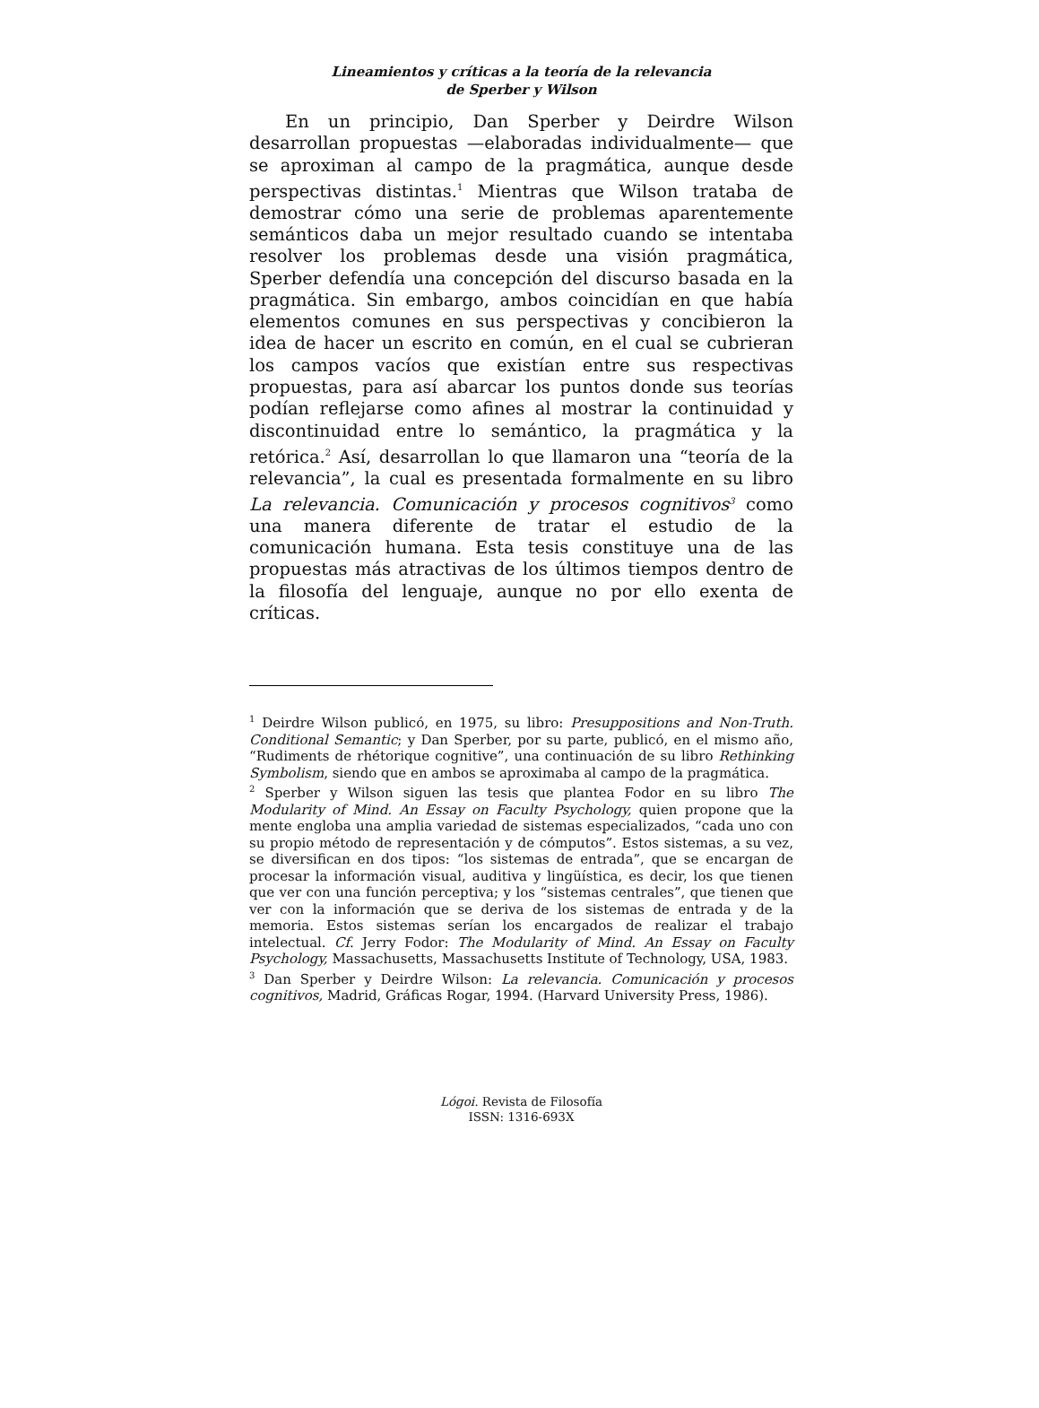Lineamientos y críticas a la teoría de la relevancia
de Sperber y Wilson
En un principio, Dan Sperber y Deirdre Wilson desarrollan propuestas —elaboradas individualmente— que se aproximan al campo de la pragmática, aunque desde perspectivas distintas.<sup>1</sup> Mientras que Wilson trataba de demostrar cómo una serie de problemas aparentemente semánticos daba un mejor resultado cuando se intentaba resolver los problemas desde una visión pragmática, Sperber defendía una concepción del discurso basada en la pragmática. Sin embargo, ambos coincidían en que había elementos comunes en sus perspectivas y concibieron la idea de hacer un escrito en común, en el cual se cubrieran los campos vacíos que existían entre sus respectivas propuestas, para así abarcar los puntos donde sus teorías podían reflejarse como afines al mostrar la continuidad y discontinuidad entre lo semántico, la pragmática y la retórica.<sup>2</sup> Así, desarrollan lo que llamaron una “teoría de la relevancia”, la cual es presentada formalmente en su libro La relevancia. Comunicación y procesos cognitivos<sup>3</sup> como una manera diferente de tratar el estudio de la comunicación humana. Esta tesis constituye una de las propuestas más atractivas de los últimos tiempos dentro de la filosofía del lenguaje, aunque no por ello exenta de críticas.
<sup>1</sup> Deirdre Wilson publicó, en 1975, su libro: Presuppositions and Non-Truth. Conditional Semantic; y Dan Sperber, por su parte, publicó, en el mismo año, “Rudiments de rhétorique cognitive”, una continuación de su libro Rethinking Symbolism, siendo que en ambos se aproximaba al campo de la pragmática.
<sup>2</sup> Sperber y Wilson siguen las tesis que plantea Fodor en su libro The Modularity of Mind. An Essay on Faculty Psychology, quien propone que la mente engloba una amplia variedad de sistemas especializados, “cada uno con su propio método de representación y de cómputos”. Estos sistemas, a su vez, se diversifican en dos tipos: “los sistemas de entrada”, que se encargan de procesar la información visual, auditiva y lingüística, es decir, los que tienen que ver con una función perceptiva; y los “sistemas centrales”, que tienen que ver con la información que se deriva de los sistemas de entrada y de la memoria. Estos sistemas serían los encargados de realizar el trabajo intelectual. Cf. Jerry Fodor: The Modularity of Mind. An Essay on Faculty Psychology, Massachusetts, Massachusetts Institute of Technology, USA, 1983.
<sup>3</sup> Dan Sperber y Deirdre Wilson: La relevancia. Comunicación y procesos cognitivos, Madrid, Gráficas Rogar, 1994. (Harvard University Press, 1986).
Lógoi. Revista de Filosofía
ISSN: 1316-693X